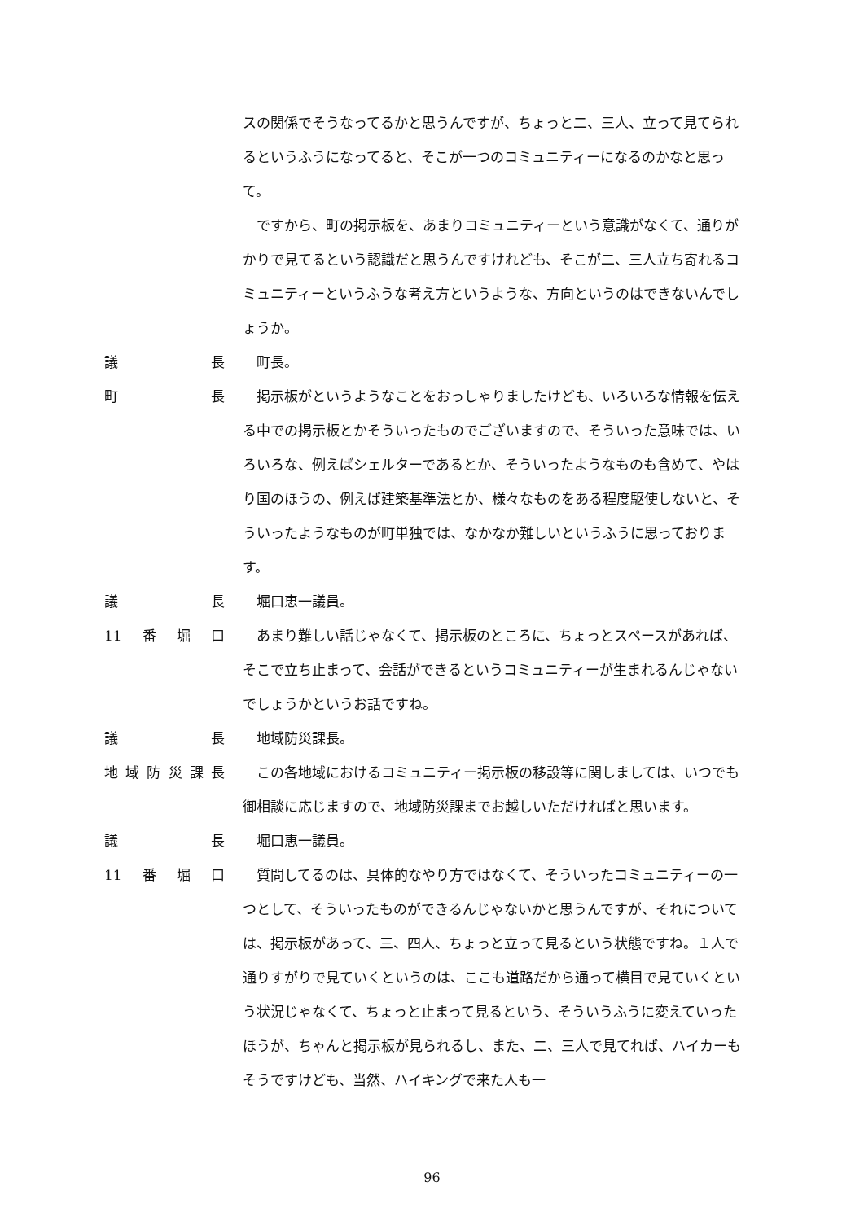スの関係でそうなってるかと思うんですが、ちょっと二、三人、立って見てられるというふうになってると、そこが一つのコミュニティーになるのかなと思って。
ですから、町の掲示板を、あまりコミュニティーという意識がなくて、通りがかりで見てるという認識だと思うんですけれども、そこが二、三人立ち寄れるコミュニティーというふうな考え方というような、方向というのはできないんでしょうか。
議長 町長。
町長 掲示板がというようなことをおっしゃりましたけども、いろいろな情報を伝える中での掲示板とかそういったものでございますので、そういった意味では、いろいろな、例えばシェルターであるとか、そういったようなものも含めて、やはり国のほうの、例えば建築基準法とか、様々なものをある程度駆使しないと、そういったようなものが町単独では、なかなか難しいというふうに思っております。
議長 堀口恵一議員。
11 番堀口 あまり難しい話じゃなくて、掲示板のところに、ちょっとスペースがあれば、そこで立ち止まって、会話ができるというコミュニティーが生まれるんじゃないでしょうかというお話ですね。
議長 地域防災課長。
地域防災課長 この各地域におけるコミュニティー掲示板の移設等に関しましては、いつでも御相談に応じますので、地域防災課までお越しいただければと思います。
議長 堀口恵一議員。
11 番堀口 質問してるのは、具体的なやり方ではなくて、そういったコミュニティーの一つとして、そういったものができるんじゃないかと思うんですが、それについては、掲示板があって、三、四人、ちょっと立って見るという状態ですね。１人で通りすがりで見ていくというのは、ここも道路だから通って横目で見ていくという状況じゃなくて、ちょっと止まって見るという、そういうふうに変えていったほうが、ちゃんと掲示板が見られるし、また、二、三人で見てれば、ハイカーもそうですけども、当然、ハイキングで来た人も一
96